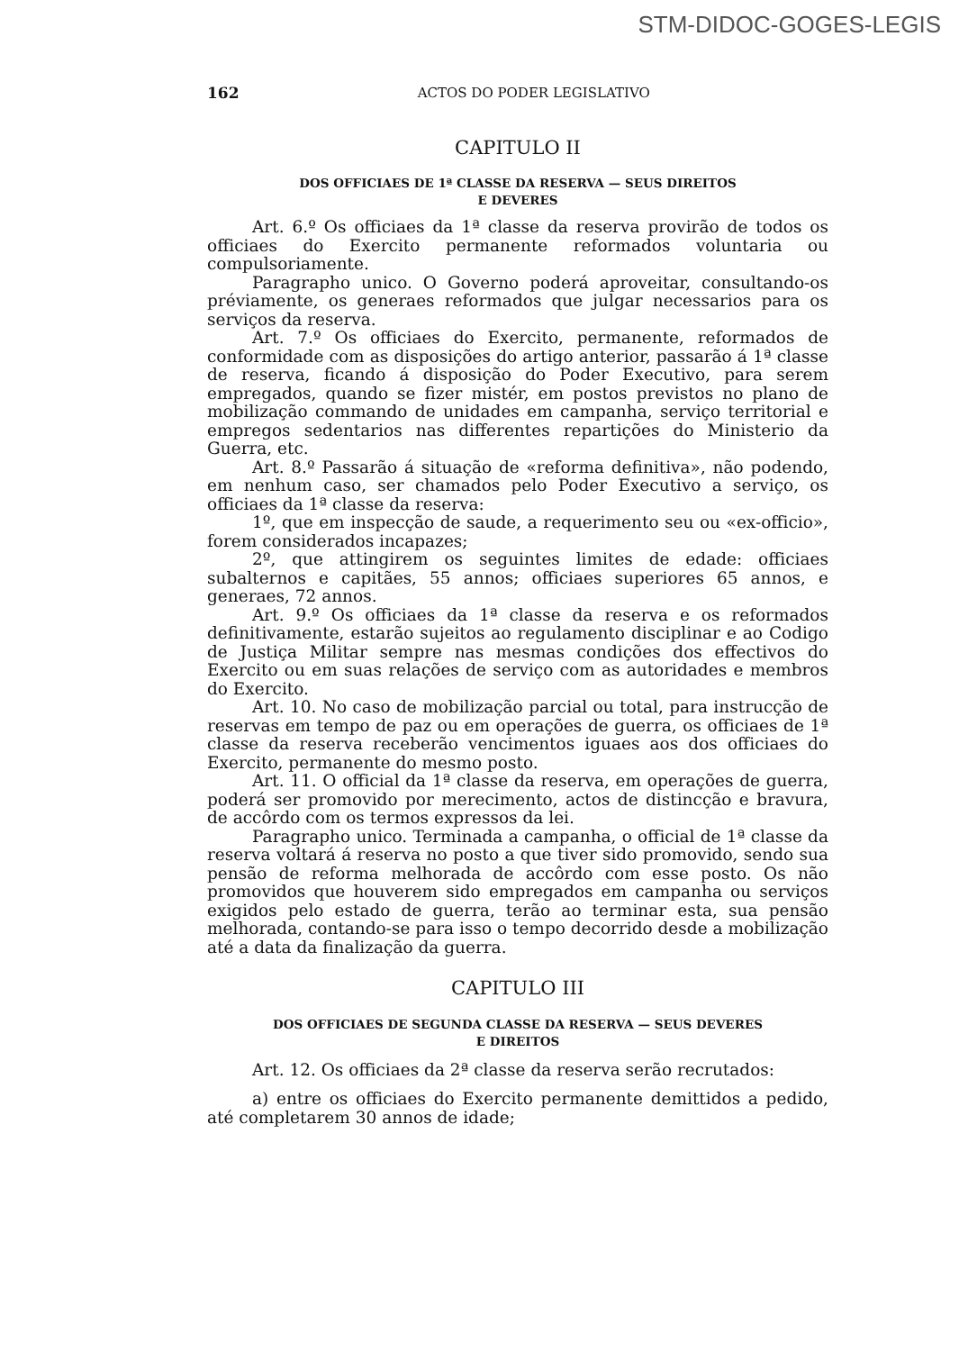STM-DIDOC-GOGES-LEGIS
162 ACTOS DO PODER LEGISLATIVO
CAPITULO II
DOS OFFICIAES DE 1ª CLASSE DA RESERVA — SEUS DIREITOS
E DEVERES
Art. 6.º Os officiaes da 1ª classe da reserva provirão de todos os officiaes do Exercito permanente reformados voluntaria ou compulsoriamente.
Paragrapho unico. O Governo poderá aproveitar, consultando-os préviamente, os generaes reformados que julgar necessarios para os serviços da reserva.
Art. 7.º Os officiaes do Exercito, permanente, reformados de conformidade com as disposições do artigo anterior, passarão á 1ª classe de reserva, ficando á disposição do Poder Executivo, para serem empregados, quando se fizer mistér, em postos previstos no plano de mobilização commando de unidades em campanha, serviço territorial e empregos sedentarios nas differentes repartições do Ministerio da Guerra, etc.
Art. 8.º Passarão á situação de «reforma definitiva», não podendo, em nenhum caso, ser chamados pelo Poder Executivo a serviço, os officiaes da 1ª classe da reserva:
1º, que em inspecção de saude, a requerimento seu ou «ex-officio», forem considerados incapazes;
2º, que attingirem os seguintes limites de edade: officiaes subalternos e capitães, 55 annos; officiaes superiores 65 annos, e generaes, 72 annos.
Art. 9.º Os officiaes da 1ª classe da reserva e os reformados definitivamente, estarão sujeitos ao regulamento disciplinar e ao Codigo de Justiça Militar sempre nas mesmas condições dos effectivos do Exercito ou em suas relações de serviço com as autoridades e membros do Exercito.
Art. 10. No caso de mobilização parcial ou total, para instrucção de reservas em tempo de paz ou em operações de guerra, os officiaes de 1ª classe da reserva receberão vencimentos iguaes aos dos officiaes do Exercito, permanente do mesmo posto.
Art. 11. O official da 1ª classe da reserva, em operações de guerra, poderá ser promovido por merecimento, actos de distincção e bravura, de accôrdo com os termos expressos da lei.
Paragrapho unico. Terminada a campanha, o official de 1ª classe da reserva voltará á reserva no posto a que tiver sido promovido, sendo sua pensão de reforma melhorada de accôrdo com esse posto. Os não promovidos que houverem sido empregados em campanha ou serviços exigidos pelo estado de guerra, terão ao terminar esta, sua pensão melhorada, contando-se para isso o tempo decorrido desde a mobilização até a data da finalização da guerra.
CAPITULO III
DOS OFFICIAES DE SEGUNDA CLASSE DA RESERVA — SEUS DEVERES
E DIREITOS
Art. 12. Os officiaes da 2ª classe da reserva serão recrutados:
a) entre os officiaes do Exercito permanente demittidos a pedido, até completarem 30 annos de idade;